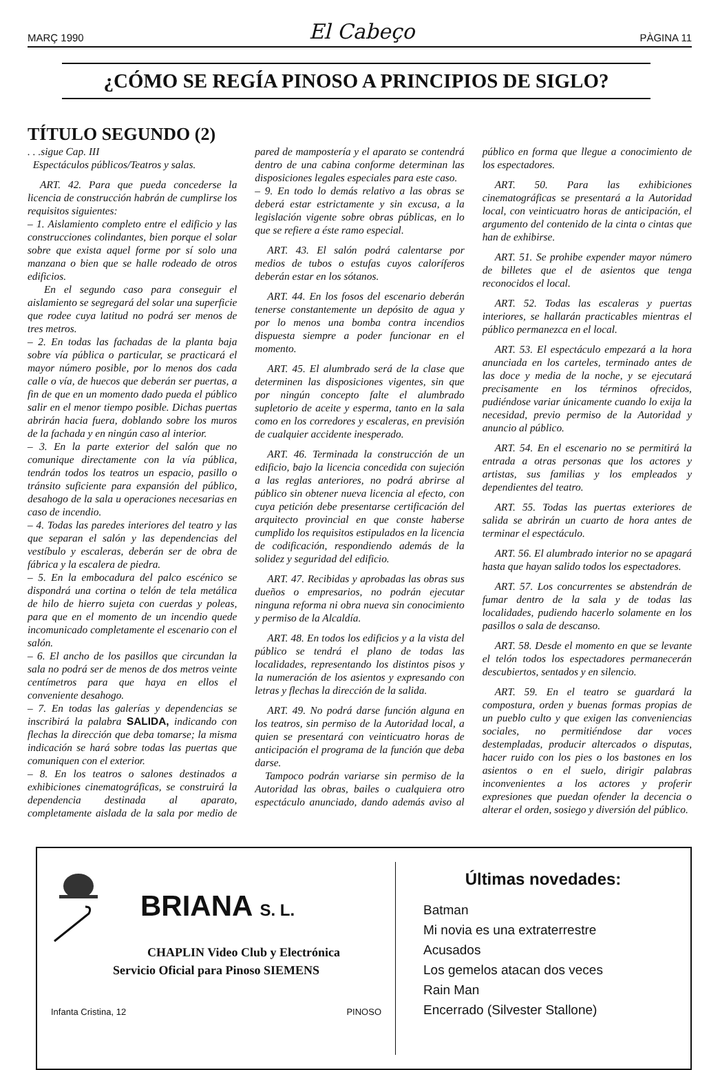MARÇ 1990 El Cabeço PÀGINA 11
¿CÓMO SE REGÍA PINOSO A PRINCIPIOS DE SIGLO?
TÍTULO SEGUNDO (2)
. . .sigue Cap. III
Espectáculos públicos/Teatros y salas.
ART. 42. Para que pueda concederse la licencia de construcción habrán de cumplirse los requisitos siguientes:
– 1. Aislamiento completo entre el edificio y las construcciones colindantes, bien porque el solar sobre que exista aquel forme por sí solo una manzana o bien que se halle rodeado de otros edificios.
En el segundo caso para conseguir el aislamiento se segregará del solar una superficie que rodee cuya latitud no podrá ser menos de tres metros.
– 2. En todas las fachadas de la planta baja sobre vía pública o particular, se practicará el mayor número posible, por lo menos dos cada calle o vía, de huecos que deberán ser puertas, a fin de que en un momento dado pueda el público salir en el menor tiempo posible. Dichas puertas abrirán hacia fuera, doblando sobre los muros de la fachada y en ningún caso al interior.
– 3. En la parte exterior del salón que no comunique directamente con la vía pública, tendrán todos los teatros un espacio, pasillo o tránsito suficiente para expansión del público, desahogo de la sala u operaciones necesarias en caso de incendio.
– 4. Todas las paredes interiores del teatro y las que separan el salón y las dependencias del vestíbulo y escaleras, deberán ser de obra de fábrica y la escalera de piedra.
– 5. En la embocadura del palco escénico se dispondrá una cortina o telón de tela metálica de hilo de hierro sujeta con cuerdas y poleas, para que en el momento de un incendio quede incomunicado completamente el escenario con el salón.
– 6. El ancho de los pasillos que circundan la sala no podrá ser de menos de dos metros veinte centímetros para que haya en ellos el conveniente desahogo.
– 7. En todas las galerías y dependencias se inscribirá la palabra SALIDA, indicando con flechas la dirección que deba tomarse; la misma indicación se hará sobre todas las puertas que comuniquen con el exterior.
– 8. En los teatros o salones destinados a exhibiciones cinematográficas, se construirá la dependencia destinada al aparato, completamente aislada de la sala por medio de pared de mampostería y el aparato se contendrá dentro de una cabina conforme determinan las disposiciones legales especiales para este caso.
– 9. En todo lo demás relativo a las obras se deberá estar estrictamente y sin excusa, a la legislación vigente sobre obras públicas, en lo que se refiere a éste ramo especial.
ART. 43. El salón podrá calentarse por medios de tubos o estufas cuyos caloríferos deberán estar en los sótanos.
ART. 44. En los fosos del escenario deberán tenerse constantemente un depósito de agua y por lo menos una bomba contra incendios dispuesta siempre a poder funcionar en el momento.
ART. 45. El alumbrado será de la clase que determinen las disposiciones vigentes, sin que por ningún concepto falte el alumbrado supletorio de aceite y esperma, tanto en la sala como en los corredores y escaleras, en previsión de cualquier accidente inesperado.
ART. 46. Terminada la construcción de un edificio, bajo la licencia concedida con sujeción a las reglas anteriores, no podrá abrirse al público sin obtener nueva licencia al efecto, con cuya petición debe presentarse certificación del arquitecto provincial en que conste haberse cumplido los requisitos estipulados en la licencia de codificación, respondiendo además de la solidez y seguridad del edificio.
ART. 47. Recibidas y aprobadas las obras sus dueños o empresarios, no podrán ejecutar ninguna reforma ni obra nueva sin conocimiento y permiso de la Alcaldía.
ART. 48. En todos los edificios y a la vista del público se tendrá el plano de todas las localidades, representando los distintos pisos y la numeración de los asientos y expresando con letras y flechas la dirección de la salida.
ART. 49. No podrá darse función alguna en los teatros, sin permiso de la Autoridad local, a quien se presentará con veinticuatro horas de anticipación el programa de la función que deba darse.
Tampoco podrán variarse sin permiso de la Autoridad las obras, bailes o cualquiera otro espectáculo anunciado, dando además aviso al público en forma que llegue a conocimiento de los espectadores.
ART. 50. Para las exhibiciones cinematográficas se presentará a la Autoridad local, con veinticuatro horas de anticipación, el argumento del contenido de la cinta o cintas que han de exhibirse.
ART. 51. Se prohibe expender mayor número de billetes que el de asientos que tenga reconocidos el local.
ART. 52. Todas las escaleras y puertas interiores, se hallarán practicables mientras el público permanezca en el local.
ART. 53. El espectáculo empezará a la hora anunciada en los carteles, terminado antes de las doce y media de la noche, y se ejecutará precisamente en los términos ofrecidos, pudiéndose variar únicamente cuando lo exija la necesidad, previo permiso de la Autoridad y anuncio al público.
ART. 54. En el escenario no se permitirá la entrada a otras personas que los actores y artistas, sus familias y los empleados y dependientes del teatro.
ART. 55. Todas las puertas exteriores de salida se abrirán un cuarto de hora antes de terminar el espectáculo.
ART. 56. El alumbrado interior no se apagará hasta que hayan salido todos los espectadores.
ART. 57. Los concurrentes se abstendrán de fumar dentro de la sala y de todas las localidades, pudiendo hacerlo solamente en los pasillos o sala de descanso.
ART. 58. Desde el momento en que se levante el telón todos los espectadores permanecerán descubiertos, sentados y en silencio.
ART. 59. En el teatro se guardará la compostura, orden y buenas formas propias de un pueblo culto y que exigen las conveniencias sociales, no permitiéndose dar voces destempladas, producir altercados o disputas, hacer ruido con los pies o los bastones en los asientos o en el suelo, dirigir palabras inconvenientes a los actores y proferir expresiones que puedan ofender la decencia o alterar el orden, sosiego y diversión del público.
BRIANA S. L.
CHAPLIN Video Club y Electrónica
Servicio Oficial para Pinoso SIEMENS
Infanta Cristina, 12 PINOSO
Últimas novedades:
Batman
Mi novia es una extraterrestre
Acusados
Los gemelos atacan dos veces
Rain Man
Encerrado (Silvester Stallone)